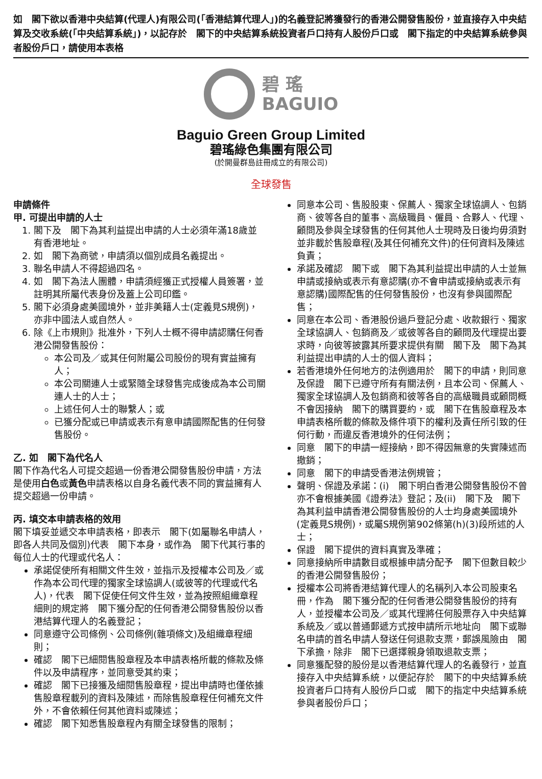如　閣下欲以香港中央結算(代理人)有限公司(「香港結算代理人」)的名義登記將獲發行的香港公開發售股份，並直接存入中央結算及交收系統(「中央結算系統」)，以記存於　閣下的中央結算系統投資者戶口持有人股份戶口或　閣下指定的中央結算系統參與者股份戶口，請使用本表格
碧 瑤
BAGUIO
Baguio Green Group Limited
碧瑤綠色集團有限公司
(於開曼群島註冊成立的有限公司)
全球發售
申請條件
甲. 可提出申請的人士
1. 閣下及　閣下為其利益提出申請的人士必須年滿18歲並有香港地址。
2. 如　閣下為商號，申請須以個別成員名義提出。
3. 聯名申請人不得超過四名。
4. 如　閣下為法人團體，申請須經獲正式授權人員簽署，並註明其所屬代表身份及蓋上公司印鑑。
5. 閣下必須身處美國境外，並非美籍人士(定義見S規例)，亦非中國法人或自然人。
6. 除《上市規則》批准外，下列人士概不得申請認購任何香港公開發售股份：
本公司及／或其任何附屬公司股份的現有實益擁有人；
本公司關連人士或緊隨全球發售完成後成為本公司關連人士的人士；
上述任何人士的聯繫人；或
已獲分配或已申請或表示有意申請國際配售的任何發售股份。
乙. 如　閣下為代名人
閣下作為代名人可提交超過一份香港公開發售股份申請，方法是使用白色或黃色申請表格以自身名義代表不同的實益擁有人提交超過一份申請。
丙. 填交本申請表格的效用
閣下填妥並遞交本申請表格，即表示　閣下(如屬聯名申請人，即各人共同及個別)代表　閣下本身，或作為　閣下代其行事的每位人士的代理或代名人：
承諾促使所有相關文件生效，並指示及授權本公司及／或作為本公司代理的獨家全球協調人(或彼等的代理或代名人)，代表　閣下促使任何文件生效，並為按照組織章程細則的規定將　閣下獲分配的任何香港公開發售股份以香港結算代理人的名義登記；
同意遵守公司條例、公司條例(雜項條文)及組織章程細則；
確認　閣下已細閱售股章程及本申請表格所載的條款及條件以及申請程序，並同意受其約束；
確認　閣下已接獲及細閱售股章程，提出申請時也僅依據售股章程載列的資料及陳述，而除售股章程任何補充文件外，不會依賴任何其他資料或陳述；
確認　閣下知悉售股章程內有關全球發售的限制；
同意本公司、售股股東、保薦人、獨家全球協調人、包銷商、彼等各自的董事、高級職員、僱員、合夥人、代理、顧問及參與全球發售的任何其他人士現時及日後均毋須對並非載於售股章程(及其任何補充文件)的任何資料及陳述負責；
承諾及確認　閣下或　閣下為其利益提出申請的人士並無申請或接納或表示有意認購(亦不會申請或接納或表示有意認購)國際配售的任何發售股份，也沒有參與國際配售；
同意在本公司、香港股份過戶登記分處、收款銀行、獨家全球協調人、包銷商及／或彼等各自的顧問及代理提出要求時，向彼等披露其所要求提供有關　閣下及　閣下為其利益提出申請的人士的個人資料；
若香港境外任何地方的法例適用於　閣下的申請，則同意及保證　閣下已遵守所有有關法例，且本公司、保薦人、獨家全球協調人及包銷商和彼等各自的高級職員或顧問概不會因接納　閣下的購買要約，或　閣下在售股章程及本申請表格所載的條款及條件項下的權利及責任所引致的任何行動，而違反香港境外的任何法例；
同意　閣下的申請一經接納，即不得因無意的失實陳述而撤銷；
同意　閣下的申請受香港法例規管；
聲明、保證及承諾：(i)　閣下明白香港公開發售股份不曾亦不會根據美國《證券法》登記；及(ii)　閣下及　閣下為其利益申請香港公開發售股份的人士均身處美國境外(定義見S規例)，或屬S規例第902條第(h)(3)段所述的人士；
保證　閣下提供的資料真實及準確；
同意接納所申請數目或根據申請分配予　閣下但數目較少的香港公開發售股份；
授權本公司將香港結算代理人的名稱列入本公司股東名冊，作為　閣下獲分配的任何香港公開發售股份的持有人，並授權本公司及／或其代理將任何股票存入中央結算系統及／或以普通郵遞方式按申請所示地址向　閣下或聯名申請的首名申請人發送任何退款支票，郵誤風險由　閣下承擔，除非　閣下已選擇親身領取退款支票；
同意獲配發的股份是以香港結算代理人的名義發行，並直接存入中央結算系統，以便記存於　閣下的中央結算系統投資者戶口持有人股份戶口或　閣下的指定中央結算系統參與者股份戶口；